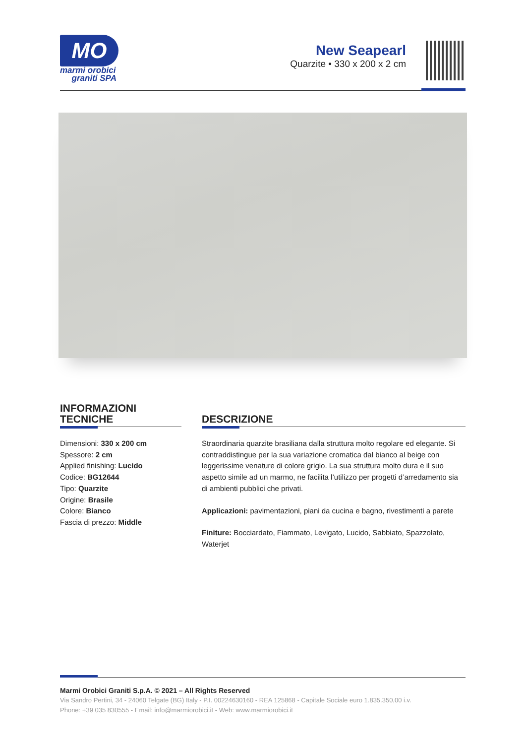MO
marmi orobici
graniti SPA
New Seapearl
Quarzite • 330 x 200 x 2 cm
INFORMAZIONI
TECNICHE
Dimensioni: 330 x 200 cm
Spessore: 2 cm
Applied finishing: Lucido
Codice: BG12644
Tipo: Quarzite
Origine: Brasile
Colore: Bianco
Fascia di prezzo: Middle
DESCRIZIONE
Straordinaria quarzite brasiliana dalla struttura molto regolare ed elegante. Si contraddistingue per la sua variazione cromatica dal bianco al beige con leggerissime venature di colore grigio. La sua struttura molto dura e il suo aspetto simile ad un marmo, ne facilita l’utilizzo per progetti d’arredamento sia di ambienti pubblici che privati.
Applicazioni: pavimentazioni, piani da cucina e bagno, rivestimenti a parete
Finiture: Bocciardato, Fiammato, Levigato, Lucido, Sabbiato, Spazzolato, Waterjet
Marmi Orobici Graniti S.p.A. © 2021 – All Rights Reserved
Via Sandro Pertini, 34 - 24060 Telgate (BG) Italy - P.I. 00224630160 - REA 125868 - Capitale Sociale euro 1.835.350,00 i.v.
Phone: +39 035 830555 - Email: info@marmiorobici.it - Web: www.marmiorobici.it